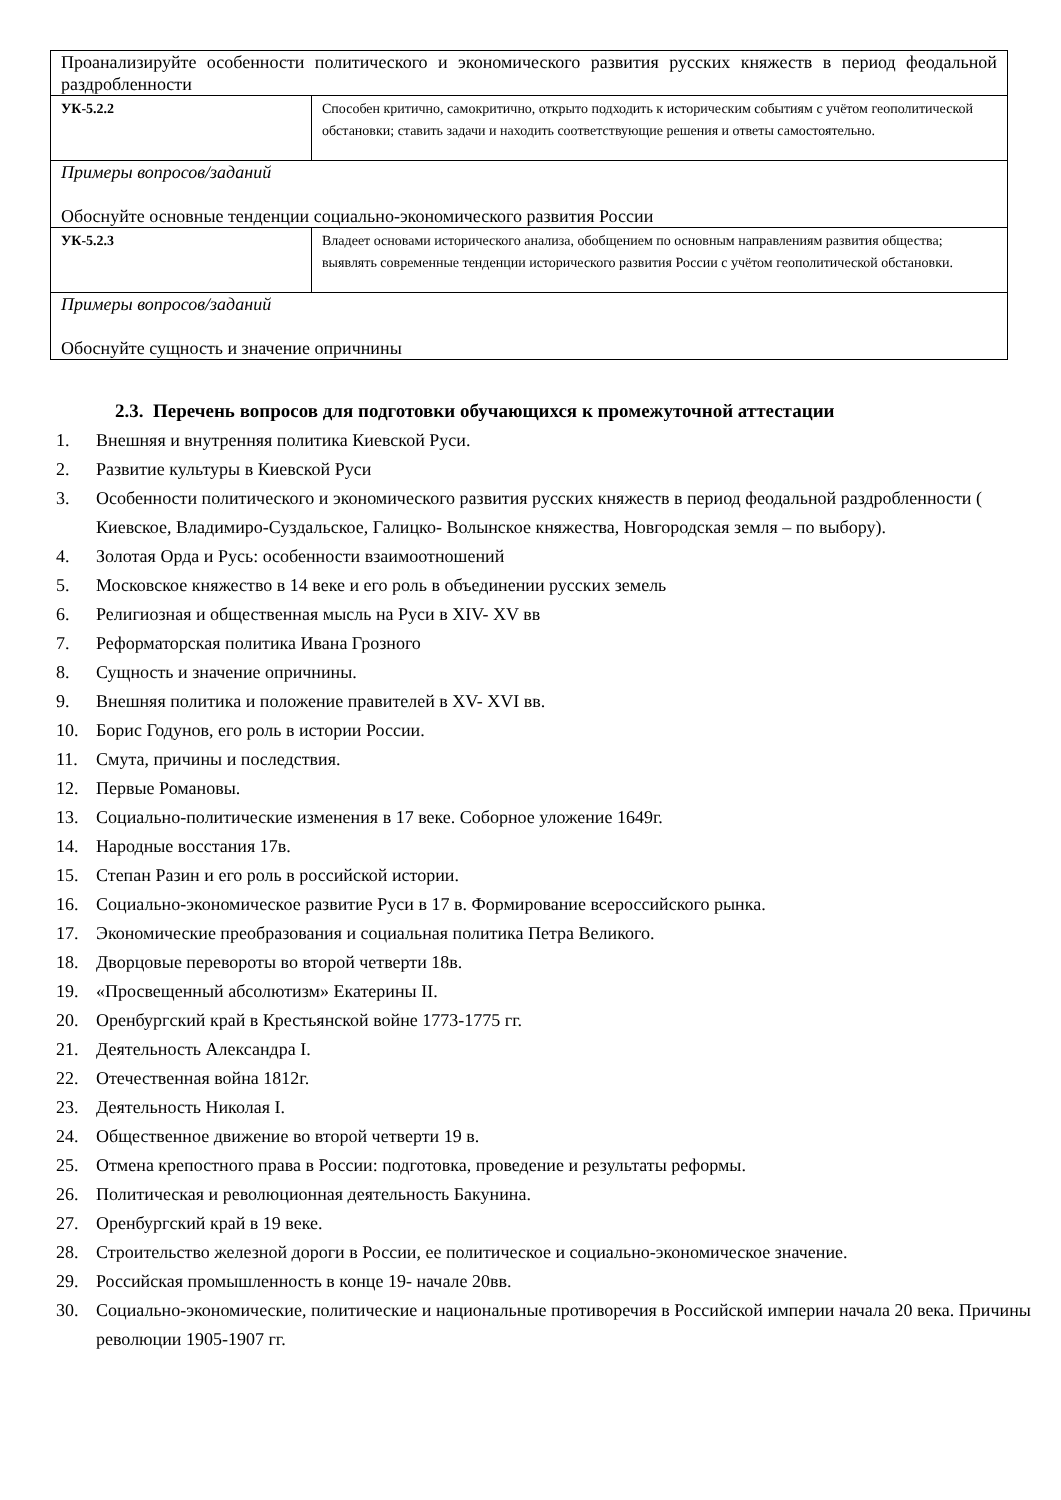| Проанализируйте особенности политического и экономического развития русских княжеств в период феодальной раздробленности | |
| УК-5.2.2 | Способен критично, самокритично, открыто подходить к историческим событиям с учётом геополитической обстановки; ставить задачи и находить соответствующие решения и ответы самостоятельно. |
| Примеры вопросов/заданий Обоснуйте основные тенденции социально-экономического развития России | |
| УК-5.2.3 | Владеет основами исторического анализа, обобщением по основным направлениям развития общества; выявлять современные тенденции исторического развития России с учётом геополитической обстановки. |
| Примеры вопросов/заданий Обоснуйте сущность и значение опричнины | |
2.3. Перечень вопросов для подготовки обучающихся к промежуточной аттестации
1. Внешняя и внутренняя политика Киевской Руси.
2. Развитие культуры в Киевской Руси
3. Особенности политического и экономического развития русских княжеств в период феодальной раздробленности ( Киевское, Владимиро-Суздальское, Галицко- Волынское княжества, Новгородская земля – по выбору).
4. Золотая Орда и Русь: особенности взаимоотношений
5. Московское княжество в 14 веке и его роль в объединении русских земель
6. Религиозная и общественная мысль на Руси в XIV- XV вв
7. Реформаторская политика Ивана Грозного
8. Сущность и значение опричнины.
9. Внешняя политика и положение правителей в XV- XVI вв.
10. Борис Годунов, его роль в истории России.
11. Смута, причины и последствия.
12. Первые Романовы.
13. Социально-политические изменения в 17 веке. Соборное уложение 1649г.
14. Народные восстания 17в.
15. Степан Разин и его роль в российской истории.
16. Социально-экономическое развитие Руси в 17 в. Формирование всероссийского рынка.
17. Экономические преобразования и социальная политика Петра Великого.
18. Дворцовые перевороты во второй четверти 18в.
19. «Просвещенный абсолютизм» Екатерины II.
20. Оренбургский край в Крестьянской войне 1773-1775 гг.
21. Деятельность Александра I.
22. Отечественная война 1812г.
23. Деятельность Николая I.
24. Общественное движение во второй четверти 19 в.
25. Отмена крепостного права в России: подготовка, проведение и результаты реформы.
26. Политическая и революционная деятельность Бакунина.
27. Оренбургский край в 19 веке.
28. Строительство железной дороги в России, ее политическое и социально-экономическое значение.
29. Российская промышленность в конце 19- начале 20вв.
30. Социально-экономические, политические и национальные противоречия в Российской империи начала 20 века. Причины революции 1905-1907 гг.